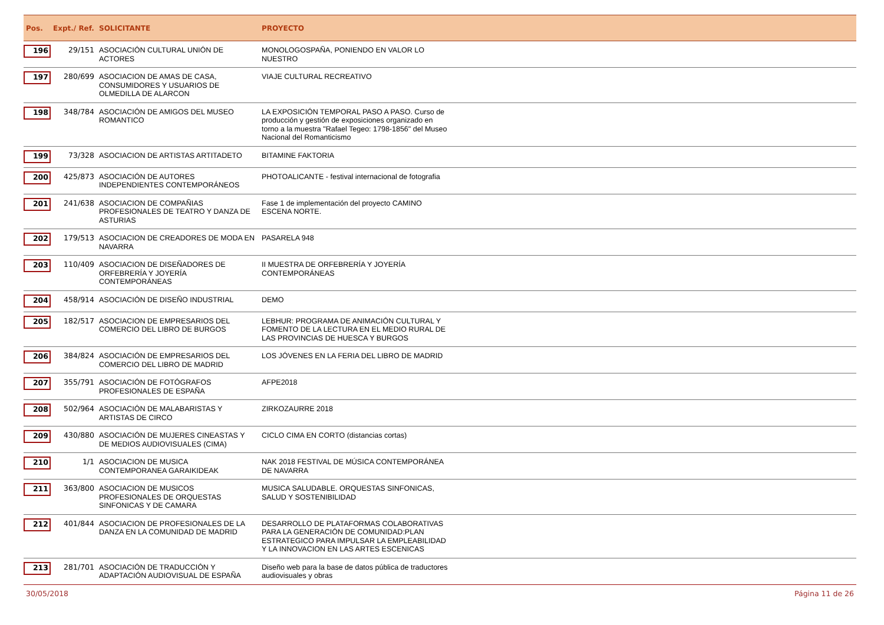| Pos. | Expt./ Ref. | SOLICITANTE | PROYECTO | |
| --- | --- | --- | --- | --- |
| 196 | 29/151 | ASOCIACIÓN CULTURAL UNIÓN DE ACTORES | MONOLOGOSPAÑA, PONIENDO EN VALOR LO NUESTRO | |
| 197 | 280/699 | ASOCIACION DE AMAS DE CASA, CONSUMIDORES Y USUARIOS DE OLMEDILLA DE ALARCON | VIAJE CULTURAL RECREATIVO | |
| 198 | 348/784 | ASOCIACIÓN DE AMIGOS DEL MUSEO ROMANTICO | LA EXPOSICIÓN TEMPORAL PASO A PASO. Curso de producción y gestión de exposiciones organizado en torno a la muestra "Rafael Tegeo: 1798-1856" del Museo Nacional del Romanticismo | |
| 199 | 73/328 | ASOCIACION DE ARTISTAS ARTITADETO | BITAMINE FAKTORIA | |
| 200 | 425/873 | ASOCIACIÓN DE AUTORES INDEPENDIENTES CONTEMPORÁNEOS | PHOTOALICANTE - festival internacional de fotografia | |
| 201 | 241/638 | ASOCIACION DE COMPAÑIAS PROFESIONALES DE TEATRO Y DANZA DE ASTURIAS | Fase 1 de implementación del proyecto CAMINO ESCENA NORTE. | |
| 202 | 179/513 | ASOCIACION DE CREADORES DE MODA EN NAVARRA | PASARELA 948 | |
| 203 | 110/409 | ASOCIACION DE DISEÑADORES DE ORFEBRERÍA Y JOYERÍA CONTEMPORÁNEAS | II MUESTRA DE ORFEBRERÍA Y JOYERÍA CONTEMPORÁNEAS | |
| 204 | 458/914 | ASOCIACIÓN DE DISEÑO INDUSTRIAL | DEMO | |
| 205 | 182/517 | ASOCIACION DE EMPRESARIOS DEL COMERCIO DEL LIBRO DE BURGOS | LEBHUR: PROGRAMA DE ANIMACIÓN CULTURAL Y FOMENTO DE LA LECTURA EN EL MEDIO RURAL DE LAS PROVINCIAS DE HUESCA Y BURGOS | |
| 206 | 384/824 | ASOCIACIÓN DE EMPRESARIOS DEL COMERCIO DEL LIBRO DE MADRID | LOS JÓVENES EN LA FERIA DEL LIBRO DE MADRID | |
| 207 | 355/791 | ASOCIACIÓN DE FOTÓGRAFOS PROFESIONALES DE ESPAÑA | AFPE2018 | |
| 208 | 502/964 | ASOCIACIÓN DE MALABARISTAS Y ARTISTAS DE CIRCO | ZIRKOZAURRE 2018 | |
| 209 | 430/880 | ASOCIACIÓN DE MUJERES CINEASTAS Y DE MEDIOS AUDIOVISUALES (CIMA) | CICLO CIMA EN CORTO (distancias cortas) | |
| 210 | 1/1 | ASOCIACION DE MUSICA CONTEMPORANEA GARAIKIDEAK | NAK 2018 FESTIVAL DE MÚSICA CONTEMPORÁNEA DE NAVARRA | |
| 211 | 363/800 | ASOCIACION DE MUSICOS PROFESIONALES DE ORQUESTAS SINFONICAS Y DE CAMARA | MUSICA SALUDABLE. ORQUESTAS SINFONICAS, SALUD Y SOSTENIBILIDAD | |
| 212 | 401/844 | ASOCIACION DE PROFESIONALES DE LA DANZA EN LA COMUNIDAD DE MADRID | DESARROLLO DE PLATAFORMAS COLABORATIVAS PARA LA GENERACIÓN DE COMUNIDAD:PLAN ESTRATEGICO PARA IMPULSAR LA EMPLEABILIDAD Y LA INNOVACION EN LAS ARTES ESCENICAS | |
| 213 | 281/701 | ASOCIACIÓN DE TRADUCCIÓN Y ADAPTACIÓN AUDIOVISUAL DE ESPAÑA | Diseño web para la base de datos pública de traductores audiovisuales y obras | |
30/05/2018 Página 11 de 26